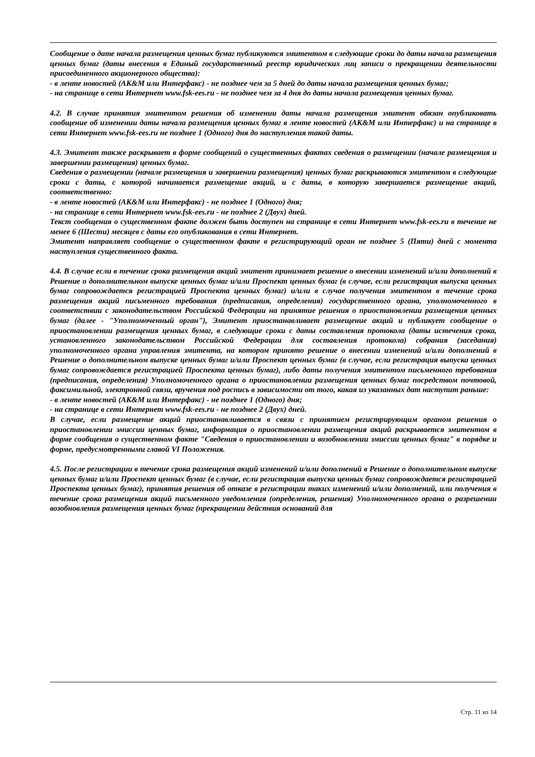Сообщение о дате начала размещения ценных бумаг публикуются эмитентом в следующие сроки до даты начала размещения ценных бумаг (даты внесения в Единый государственный реестр юридических лиц записи о прекращении деятельности присоединенного акционерного общества):
- в ленте новостей (АК&М или Интерфакс) - не позднее чем за 5 дней до даты начала размещения ценных бумаг;
- на странице в сети Интернет www.fsk-ees.ru - не позднее чем за 4 дня до даты начала размещения ценных бумаг.
4.2. В случае принятия эмитентом решения об изменении даты начала размещения эмитент обязан опубликовать сообщение об изменении даты начала размещения ценных бумаг в ленте новостей (АК&М или Интерфакс) и на странице в сети Интернет www.fsk-ees.ru не позднее 1 (Одного) дня до наступления такой даты.
4.3. Эмитент также раскрывает в форме сообщений о существенных фактах сведения о размещении (начале размещения и завершении размещения) ценных бумаг.
Сведения о размещении (начале размещения и завершении размещения) ценных бумаг раскрываются эмитентом в следующие сроки с даты, с которой начинается размещение акций, и с даты, в которую завершается размещение акций, соответственно:
- в ленте новостей (АК&М или Интерфакс) - не позднее 1 (Одного) дня;
- на странице в сети Интернет www.fsk-ees.ru - не позднее 2 (Двух) дней.
Текст сообщения о существенном факте должен быть доступен на странице в сети Интернет www.fsk-ees.ru в течение не менее 6 (Шести) месяцев с даты его опубликования в сети Интернет.
Эмитент направляет сообщение о существенном факте в регистрирующий орган не позднее 5 (Пяти) дней с момента наступления существенного факта.
4.4. В случае если в течение срока размещения акций эмитент принимает решение о внесении изменений и/или дополнений в Решение о дополнительном выпуске ценных бумаг и/или Проспект ценных бумаг (в случае, если регистрация выпуска ценных бумаг сопровождается регистрацией Проспекта ценных бумаг) и/или в случае получения эмитентом в течение срока размещения акций письменного требования (предписания, определения) государственного органа, уполномоченного в соответствии с законодательством Российской Федерации на принятие решения о приостановлении размещения ценных бумаг (далее - "Уполномоченный орган"), Эмитент приостанавливает размещение акций и публикует сообщение о приостановлении размещения ценных бумаг, в следующие сроки с даты составления протокола (даты истечения срока, установленного законодательством Российской Федерации для составления протокола) собрания (заседания) уполномоченного органа управления эмитента, на котором принято решение о внесении изменений и/или дополнений в Решение о дополнительном выпуске ценных бумаг и/или Проспект ценных бумаг (в случае, если регистрация выпуска ценных бумаг сопровождается регистрацией Проспекта ценных бумаг), либо даты получения эмитентом письменного требования (предписания, определения) Уполномоченного органа о приостановлении размещения ценных бумаг посредством почтовой, факсимильной, электронной связи, вручения под роспись в зависимости от того, какая из указанных дат наступит раньше:
- в ленте новостей (АК&М или Интерфакс) - не позднее 1 (Одного) дня;
- на странице в сети Интернет www.fsk-ees.ru - не позднее 2 (Двух) дней.
В случае, если размещение акций приостанавливается в связи с принятием регистрирующим органом решения о приостановлении эмиссии ценных бумаг, информация о приостановлении размещения акций раскрывается эмитентом в форме сообщения о существенном факте "Сведения о приостановлении и возобновлении эмиссии ценных бумаг" в порядке и форме, предусмотренными главой VI Положения.
4.5. После регистрации в течение срока размещения акций изменений и/или дополнений в Решение о дополнительном выпуске ценных бумаг и/или Проспект ценных бумаг (в случае, если регистрация выпуска ценных бумаг сопровождается регистрацией Проспекта ценных бумаг), принятия решения об отказе в регистрации таких изменений и/или дополнений, или получения в течение срока размещения акций письменного уведомления (определения, решения) Уполномоченного органа о разрешении возобновления размещения ценных бумаг (прекращении действия оснований для
Стр. 11 из 14